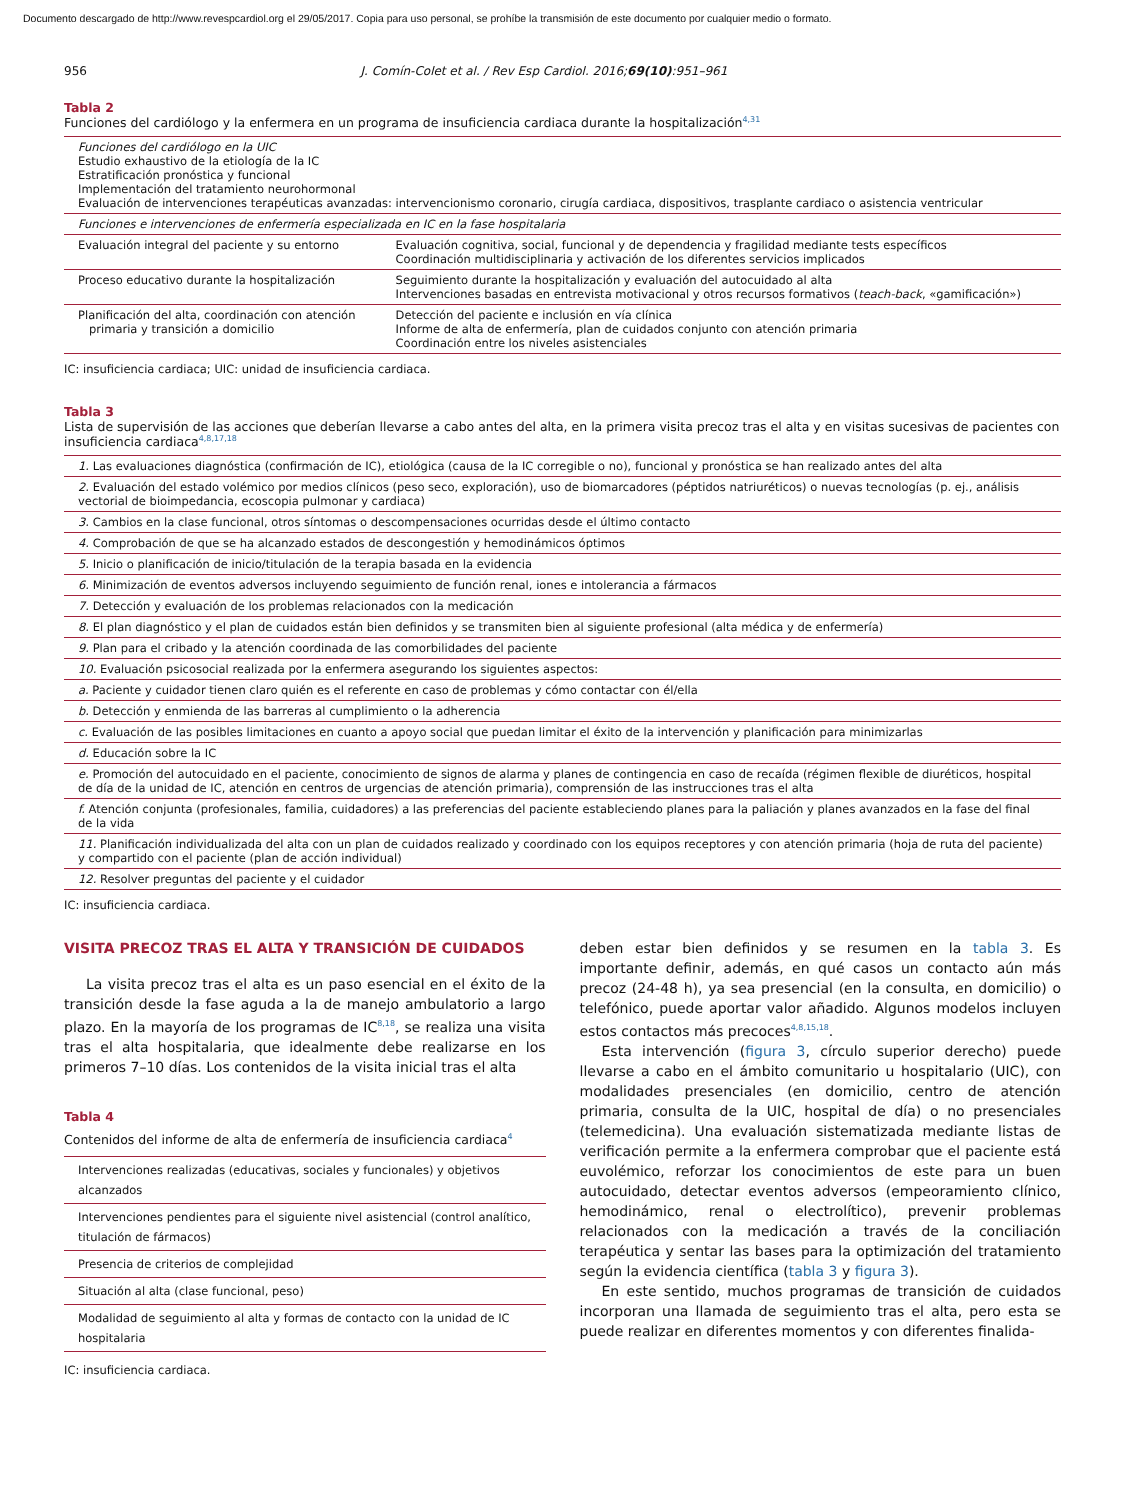Documento descargado de http://www.revespcardiol.org el 29/05/2017. Copia para uso personal, se prohíbe la transmisión de este documento por cualquier medio o formato.
956 J. Comín-Colet et al. / Rev Esp Cardiol. 2016;69(10):951–961
Tabla 2
Funciones del cardiólogo y la enfermera en un programa de insuficiencia cardiaca durante la hospitalización<sup>4,31</sup>
| Funciones del cardiólogo en la UIC Estudio exhaustivo de la etiología de la IC Estratificación pronóstica y funcional Implementación del tratamiento neurohormonal Evaluación de intervenciones terapéuticas avanzadas: intervencionismo coronario, cirugía cardiaca, dispositivos, trasplante cardiaco o asistencia ventricular | |
| Funciones e intervenciones de enfermería especializada en IC en la fase hospitalaria | |
| Evaluación integral del paciente y su entorno | Evaluación cognitiva, social, funcional y de dependencia y fragilidad mediante tests específicos Coordinación multidisciplinaria y activación de los diferentes servicios implicados |
| Proceso educativo durante la hospitalización | Seguimiento durante la hospitalización y evaluación del autocuidado al alta Intervenciones basadas en entrevista motivacional y otros recursos formativos ( teach-back , «gamificación») |
| Planificación del alta, coordinación con atención primaria y transición a domicilio | Detección del paciente e inclusión en vía clínica Informe de alta de enfermería, plan de cuidados conjunto con atención primaria Coordinación entre los niveles asistenciales |
IC: insuficiencia cardiaca; UIC: unidad de insuficiencia cardiaca.
Tabla 3
Lista de supervisión de las acciones que deberían llevarse a cabo antes del alta, en la primera visita precoz tras el alta y en visitas sucesivas de pacientes con insuficiencia cardiaca<sup>4,8,17,18</sup>
| 1. Las evaluaciones diagnóstica (confirmación de IC), etiológica (causa de la IC corregible o no), funcional y pronóstica se han realizado antes del alta |
| 2. Evaluación del estado volémico por medios clínicos (peso seco, exploración), uso de biomarcadores (péptidos natriuréticos) o nuevas tecnologías (p. ej., análisis vectorial de bioimpedancia, ecoscopia pulmonar y cardiaca) |
| 3. Cambios en la clase funcional, otros síntomas o descompensaciones ocurridas desde el último contacto |
| 4. Comprobación de que se ha alcanzado estados de descongestión y hemodinámicos óptimos |
| 5. Inicio o planificación de inicio/titulación de la terapia basada en la evidencia |
| 6. Minimización de eventos adversos incluyendo seguimiento de función renal, iones e intolerancia a fármacos |
| 7. Detección y evaluación de los problemas relacionados con la medicación |
| 8. El plan diagnóstico y el plan de cuidados están bien definidos y se transmiten bien al siguiente profesional (alta médica y de enfermería) |
| 9. Plan para el cribado y la atención coordinada de las comorbilidades del paciente |
| 10. Evaluación psicosocial realizada por la enfermera asegurando los siguientes aspectos: |
| a. Paciente y cuidador tienen claro quién es el referente en caso de problemas y cómo contactar con él/ella |
| b. Detección y enmienda de las barreras al cumplimiento o la adherencia |
| c. Evaluación de las posibles limitaciones en cuanto a apoyo social que puedan limitar el éxito de la intervención y planificación para minimizarlas |
| d. Educación sobre la IC |
| e. Promoción del autocuidado en el paciente, conocimiento de signos de alarma y planes de contingencia en caso de recaída (régimen flexible de diuréticos, hospital de día de la unidad de IC, atención en centros de urgencias de atención primaria), comprensión de las instrucciones tras el alta |
| f. Atención conjunta (profesionales, familia, cuidadores) a las preferencias del paciente estableciendo planes para la paliación y planes avanzados en la fase del final de la vida |
| 11. Planificación individualizada del alta con un plan de cuidados realizado y coordinado con los equipos receptores y con atención primaria (hoja de ruta del paciente) y compartido con el paciente (plan de acción individual) |
| 12. Resolver preguntas del paciente y el cuidador |
IC: insuficiencia cardiaca.
VISITA PRECOZ TRAS EL ALTA Y TRANSICIÓN DE CUIDADOS
La visita precoz tras el alta es un paso esencial en el éxito de la transición desde la fase aguda a la de manejo ambulatorio a largo plazo. En la mayoría de los programas de IC<sup>8,18</sup>, se realiza una visita tras el alta hospitalaria, que idealmente debe realizarse en los primeros 7–10 días. Los contenidos de la visita inicial tras el alta
Tabla 4
Contenidos del informe de alta de enfermería de insuficiencia cardiaca<sup>4</sup>
| Intervenciones realizadas (educativas, sociales y funcionales) y objetivos alcanzados |
| Intervenciones pendientes para el siguiente nivel asistencial (control analítico, titulación de fármacos) |
| Presencia de criterios de complejidad |
| Situación al alta (clase funcional, peso) |
| Modalidad de seguimiento al alta y formas de contacto con la unidad de IC hospitalaria |
IC: insuficiencia cardiaca.
deben estar bien definidos y se resumen en la tabla 3. Es importante definir, además, en qué casos un contacto aún más precoz (24-48 h), ya sea presencial (en la consulta, en domicilio) o telefónico, puede aportar valor añadido. Algunos modelos incluyen estos contactos más precoces<sup>4,8,15,18</sup>.
Esta intervención (figura 3, círculo superior derecho) puede llevarse a cabo en el ámbito comunitario u hospitalario (UIC), con modalidades presenciales (en domicilio, centro de atención primaria, consulta de la UIC, hospital de día) o no presenciales (telemedicina). Una evaluación sistematizada mediante listas de verificación permite a la enfermera comprobar que el paciente está euvolémico, reforzar los conocimientos de este para un buen autocuidado, detectar eventos adversos (empeoramiento clínico, hemodinámico, renal o electrolítico), prevenir problemas relacionados con la medicación a través de la conciliación terapéutica y sentar las bases para la optimización del tratamiento según la evidencia científica (tabla 3 y figura 3).
En este sentido, muchos programas de transición de cuidados incorporan una llamada de seguimiento tras el alta, pero esta se puede realizar en diferentes momentos y con diferentes finalida-